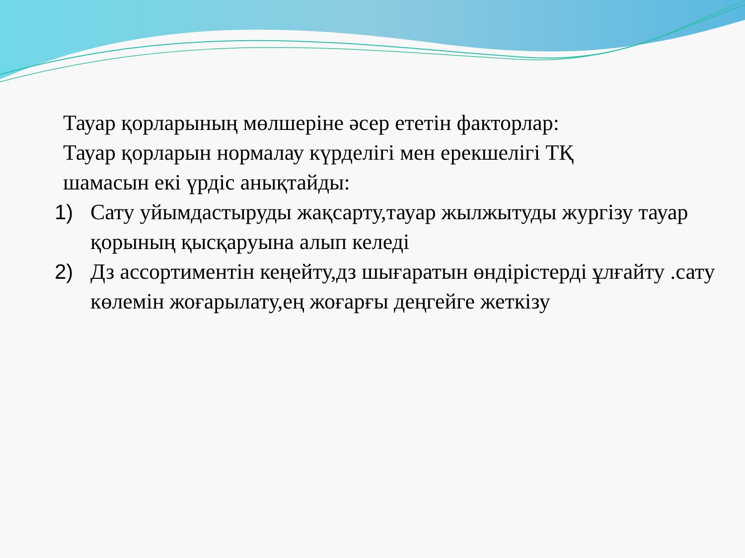Тауар қорларының мөлшеріне әсер ететін факторлар:
Тауар қорларын нормалау күрделігі мен ерекшелігі ТҚ
шамасын екі үрдіс анықтайды:
1) Сату уйымдастыруды жақсарту,тауар жылжытуды жургізу тауар қорының қысқаруына алып келеді
2) Дз ассортиментін кеңейту,дз шығаратын өндірістерді ұлғайту .сату көлемін жоғарылату,ең жоғарғы деңгейге жеткізу